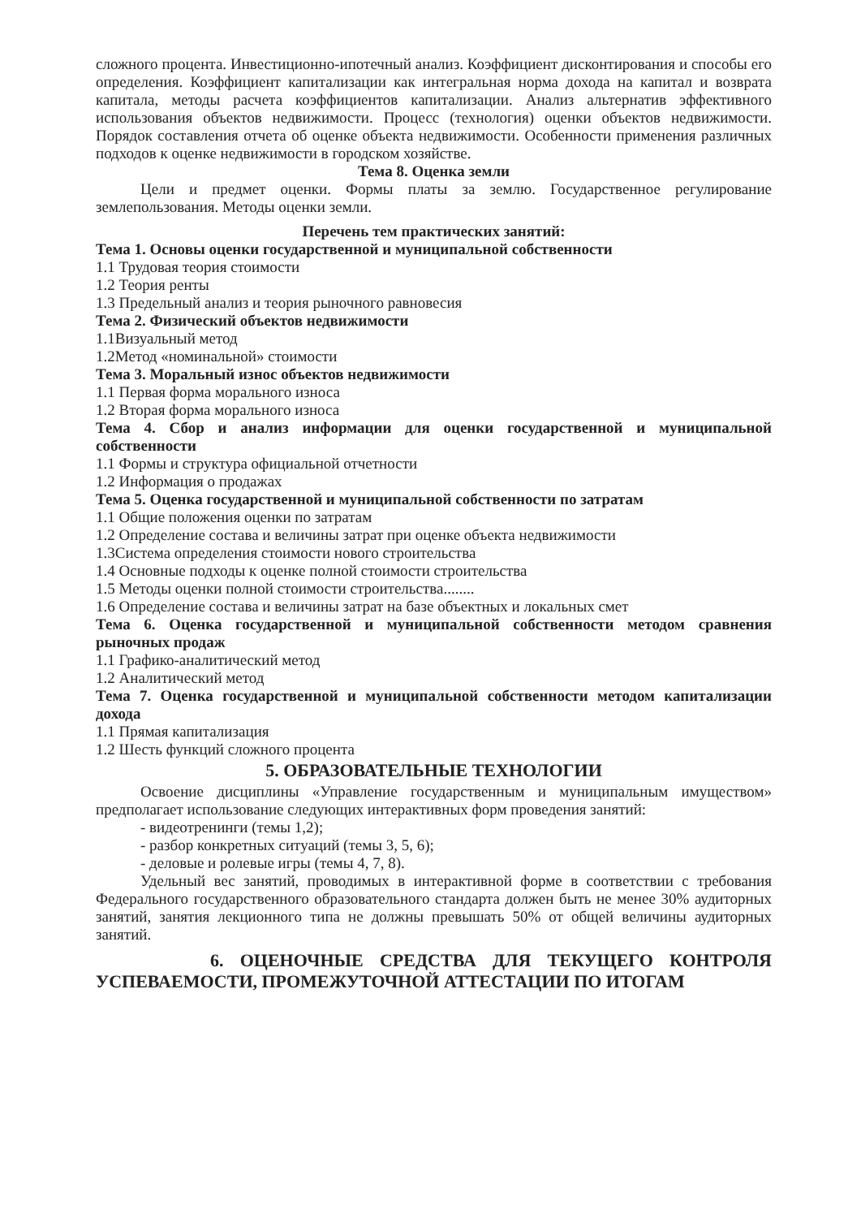сложного процента. Инвестиционно-ипотечный анализ. Коэффициент дисконтирования и способы его определения. Коэффициент капитализации как интегральная норма дохода на капитал и возврата капитала, методы расчета коэффициентов капитализации. Анализ альтернатив эффективного использования объектов недвижимости. Процесс (технология) оценки объектов недвижимости. Порядок составления отчета об оценке объекта недвижимости. Особенности применения различных подходов к оценке недвижимости в городском хозяйстве.
Тема 8. Оценка земли
Цели и предмет оценки. Формы платы за землю. Государственное регулирование землепользования. Методы оценки земли.
Перечень тем практических занятий:
Тема 1. Основы оценки государственной и муниципальной собственности
1.1 Трудовая теория стоимости
1.2 Теория ренты
1.3 Предельный анализ и теория рыночного равновесия
Тема 2. Физический объектов недвижимости
1.1Визуальный метод
1.2Метод «номинальной» стоимости
Тема 3. Моральный износ объектов недвижимости
1.1 Первая форма морального износа
1.2 Вторая форма морального износа
Тема 4. Сбор и анализ информации для оценки государственной и муниципальной собственности
1.1 Формы и структура официальной отчетности
1.2 Информация о продажах
Тема 5. Оценка государственной и муниципальной собственности по затратам
1.1 Общие положения оценки по затратам
1.2 Определение состава и величины затрат при оценке объекта недвижимости
1.3Система определения стоимости нового строительства
1.4 Основные подходы к оценке полной стоимости строительства
1.5 Методы оценки полной стоимости строительства........
1.6 Определение состава и величины затрат на базе объектных и локальных смет
Тема 6. Оценка государственной и муниципальной собственности методом сравнения рыночных продаж
1.1 Графико-аналитический метод
1.2 Аналитический метод
Тема 7. Оценка государственной и муниципальной собственности методом капитализации дохода
1.1 Прямая капитализация
1.2 Шесть функций сложного процента
5. ОБРАЗОВАТЕЛЬНЫЕ ТЕХНОЛОГИИ
Освоение дисциплины «Управление государственным и муниципальным имуществом» предполагает использование следующих интерактивных форм проведения занятий:
- видеотренинги (темы 1,2);
- разбор конкретных ситуаций (темы 3, 5, 6);
- деловые и ролевые игры (темы 4, 7, 8).
Удельный вес занятий, проводимых в интерактивной форме в соответствии с требования Федерального государственного образовательного стандарта должен быть не менее 30% аудиторных занятий, занятия лекционного типа не должны превышать 50% от общей величины аудиторных занятий.
6. ОЦЕНОЧНЫЕ СРЕДСТВА ДЛЯ ТЕКУЩЕГО КОНТРОЛЯ УСПЕВАЕМОСТИ, ПРОМЕЖУТОЧНОЙ АТТЕСТАЦИИ ПО ИТОГАМ